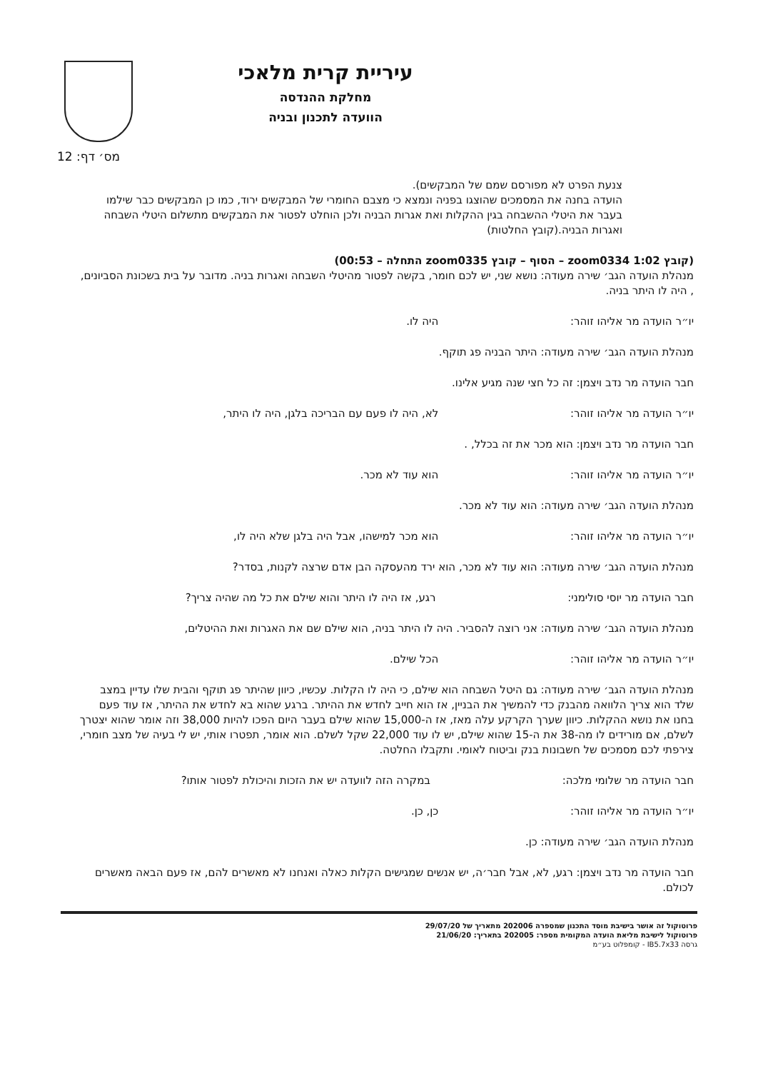עיריית קרית מלאכי
מחלקת ההנדסה
הוועדה לתכנון ובניה
מס׳ דף: 12
צנעת הפרט לא מפורסם שמם של המבקשים).
הועדה בחנה את המסמכים שהוצגו בפניה ונמצא כי מצבם החומרי של המבקשים ירוד, כמו כן המבקשים כבר שילמו בעבר את היטלי ההשבחה בגין ההקלות ואת אגרות הבניה ולכן הוחלט לפטור את המבקשים מתשלום היטלי השבחה ואגרות הבניה.(קובץ החלטות)
(קובץ zoom0334 1:02 – הסוף – קובץ zoom0335 התחלה – 00:53)
מנהלת הועדה הגב׳ שירה מעודה: נושא שני, יש לכם חומר, בקשה לפטור מהיטלי השבחה ואגרות בניה. מדובר על בית בשכונת הסביונים, , היה לו היתר בניה.
יו״ר הועדה מר אליהו זוהר: היה לו.
מנהלת הועדה הגב׳ שירה מעודה: היתר הבניה פג תוקף.
חבר הועדה מר נדב ויצמן: זה כל חצי שנה מגיע אלינו.
יו״ר הועדה מר אליהו זוהר: לא, היה לו פעם עם הבריכה בלגן, היה לו היתר,
חבר הועדה מר נדב ויצמן: הוא מכר את זה בכלל, .
יו״ר הועדה מר אליהו זוהר: הוא עוד לא מכר.
מנהלת הועדה הגב׳ שירה מעודה: הוא עוד לא מכר.
יו״ר הועדה מר אליהו זוהר: הוא מכר למישהו, אבל היה בלגן שלא היה לו,
מנהלת הועדה הגב׳ שירה מעודה: הוא עוד לא מכר, הוא ירד מהעסקה הבן אדם שרצה לקנות, בסדר?
חבר הועדה מר יוסי סולימני: רגע, אז היה לו היתר והוא שילם את כל מה שהיה צריך?
מנהלת הועדה הגב׳ שירה מעודה: אני רוצה להסביר. היה לו היתר בניה, הוא שילם שם את האגרות ואת ההיטלים,
יו״ר הועדה מר אליהו זוהר: הכל שילם.
מנהלת הועדה הגב׳ שירה מעודה: גם היטל השבחה הוא שילם, כי היה לו הקלות. עכשיו, כיוון שהיתר פג תוקף והבית שלו עדיין במצב שלד הוא צריך הלוואה מהבנק כדי להמשיך את הבניין, אז הוא חייב לחדש את ההיתר. ברגע שהוא בא לחדש את ההיתר, אז עוד פעם בחנו את נושא ההקלות. כיוון שערך הקרקע עלה מאז, אז ה-15,000 שהוא שילם בעבר היום הפכו להיות 38,000 וזה אומר שהוא יצטרך לשלם, אם מורידים לו מה-38 את ה-15 שהוא שילם, יש לו עוד 22,000 שקל לשלם. הוא אומר, תפטרו אותי, יש לי בעיה של מצב חומרי, צירפתי לכם מסמכים של חשבונות בנק וביטוח לאומי. ותקבלו החלטה.
חבר הועדה מר שלומי מלכה: במקרה הזה לוועדה יש את הזכות והיכולת לפטור אותו?
יו״ר הועדה מר אליהו זוהר: כן, כן.
מנהלת הועדה הגב׳ שירה מעודה: כן.
חבר הועדה מר נדב ויצמן: רגע, לא, אבל חבר׳ה, יש אנשים שמגישים הקלות כאלה ואנחנו לא מאשרים להם, אז פעם הבאה מאשרים לכולם.
פרוטוקול זה אושר בישיבת מוסד התכנון שמספרה 202006 מתאריך של 29/07/20
פרוטוקול לישיבת מליאת הועדה המקומית מספר: 202005 בתאריך: 21/06/20
גרסה IB5.7x33 - קומפלוט בע״מ